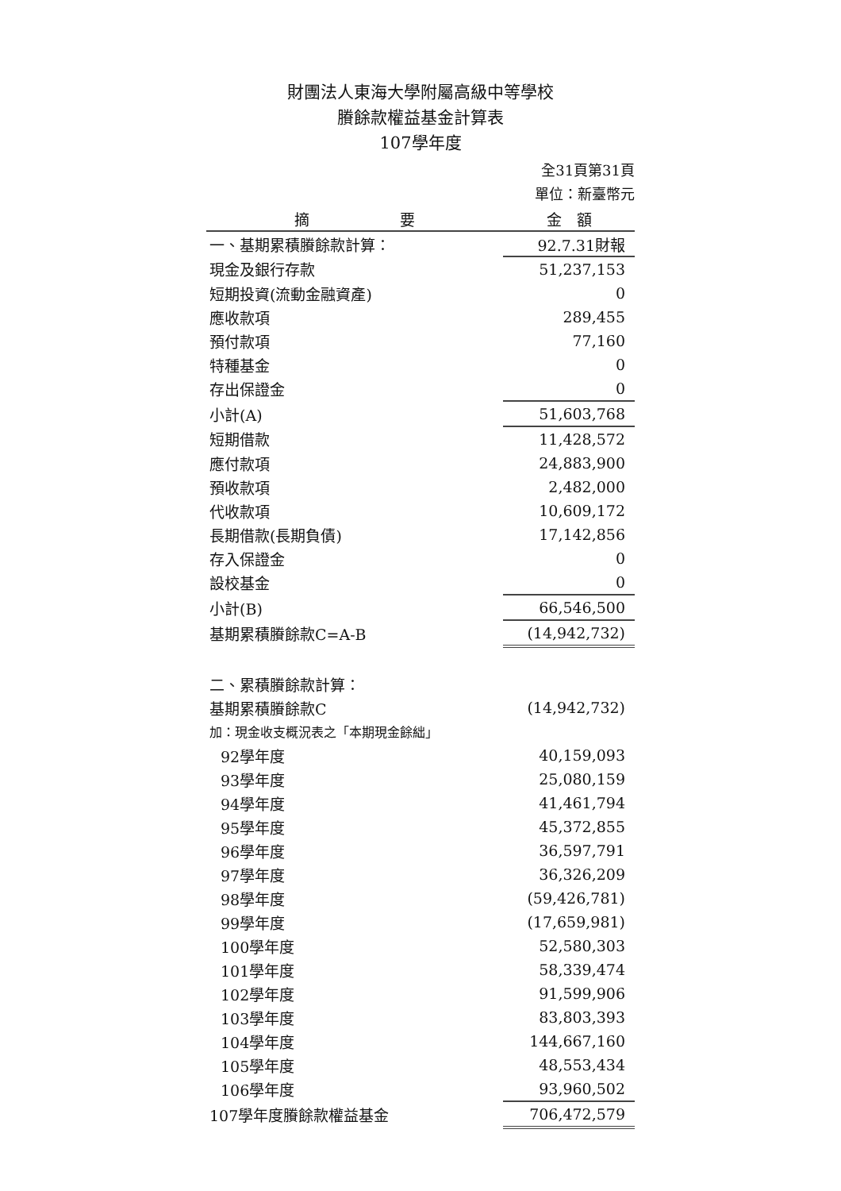財團法人東海大學附屬高級中等學校
賸餘款權益基金計算表
107學年度
全31頁第31頁
單位：新臺幣元
| 摘 要 | 金 額 |
| --- | --- |
| 一、基期累積賸餘款計算： | 92.7.31財報 |
| 現金及銀行存款 | 51,237,153 |
| 短期投資(流動金融資產) | 0 |
| 應收款項 | 289,455 |
| 預付款項 | 77,160 |
| 特種基金 | 0 |
| 存出保證金 | 0 |
| 小計(A) | 51,603,768 |
| 短期借款 | 11,428,572 |
| 應付款項 | 24,883,900 |
| 預收款項 | 2,482,000 |
| 代收款項 | 10,609,172 |
| 長期借款(長期負債) | 17,142,856 |
| 存入保證金 | 0 |
| 設校基金 | 0 |
| 小計(B) | 66,546,500 |
| 基期累積賸餘款C=A-B | (14,942,732) |
| 二、累積賸餘款計算： | |
| 基期累積賸餘款C | (14,942,732) |
| 加：現金收支概況表之「本期現金餘絀」 | |
| 92學年度 | 40,159,093 |
| 93學年度 | 25,080,159 |
| 94學年度 | 41,461,794 |
| 95學年度 | 45,372,855 |
| 96學年度 | 36,597,791 |
| 97學年度 | 36,326,209 |
| 98學年度 | (59,426,781) |
| 99學年度 | (17,659,981) |
| 100學年度 | 52,580,303 |
| 101學年度 | 58,339,474 |
| 102學年度 | 91,599,906 |
| 103學年度 | 83,803,393 |
| 104學年度 | 144,667,160 |
| 105學年度 | 48,553,434 |
| 106學年度 | 93,960,502 |
| 107學年度賸餘款權益基金 | 706,472,579 |